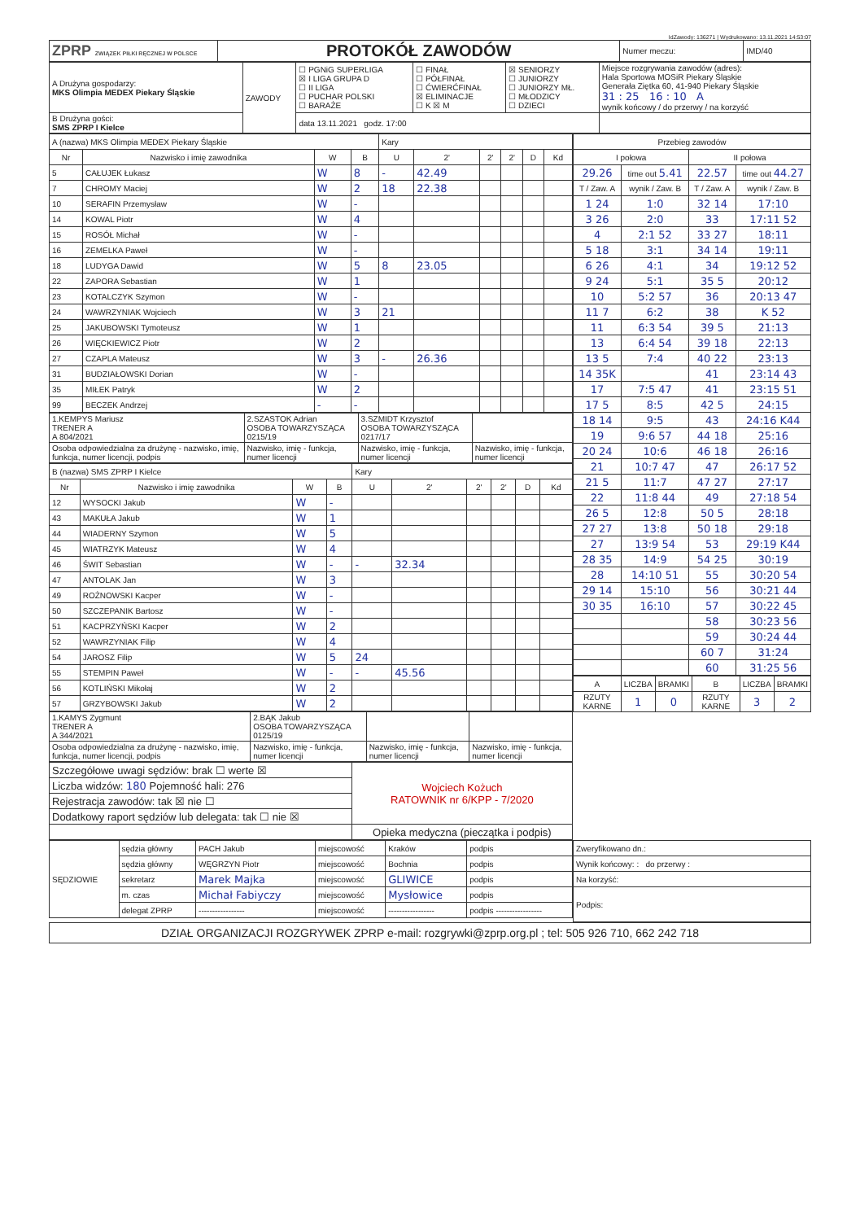IdZawody: 136271 | Wydrukowano: 13.11.2021 14:53:07
| ZPRP ZWIĄZEK PIŁKI RĘCZNEJ W POLSCE | PROTOKÓŁ ZAWODÓW | Numer meczu: | IMD/40 |
| A Drużyna gospodarzy: MKS Olimpia MEDEX Piekary Śląskie | ZAWODY | ☐ PGNiG SUPERLIGA ☒ I LIGA GRUPA D ☐ II LIGA ☐ PUCHAR POLSKI ☐ BARAŻE | ☐ FINAŁ ☐ PÓŁFINAŁ ☐ ĆWIERĆFINAŁ ☒ ELIMINACJE ☐ K ☒ M | ☒ SENIORZY ☐ JUNIORZY ☐ JUNIORZY MŁ. ☐ MŁODZICY ☐ DZIECI | Miejsce rozgrywania zawodów (adres): Hala Sportowa MOSiR Piekary Śląskie Generała Ziętka 60, 41-940 Piekary Śląskie 31 : 25 16 : 10 A wynik końcowy / do przerwy / na korzyść |
| B Drużyna gości: SMS ZPRP I Kielce | | data 13.11.2021 godz. 17:00 | | | |
| A (nazwa) MKS Olimpia MEDEX Piekary Śląskie | | | | Kary | | | | | |
| Nr | Nazwisko i imię zawodnika | W | B | U | 2' | 2' | 2' | D | Kd |
| 5 | CAŁUJEK Łukasz | W | 8 | - | 42.49 | | | | |
| 7 | CHROMY Maciej | W | 2 | 18 | 22.38 | | | | |
| 10 | SERAFIN Przemysław | W | - | | | | | | |
| 14 | KOWAL Piotr | W | 4 | | | | | | |
| 15 | ROSÓŁ Michał | W | - | | | | | | |
| 16 | ZEMELKA Paweł | W | - | | | | | | |
| 18 | LUDYGA Dawid | W | 5 | 8 | 23.05 | | | | |
| 22 | ZAPORA Sebastian | W | 1 | | | | | | |
| 23 | KOTALCZYK Szymon | W | - | | | | | | |
| 24 | WAWRZYNIAK Wojciech | W | 3 | 21 | | | | | |
| 25 | JAKUBOWSKI Tymoteusz | W | 1 | | | | | | |
| 26 | WIĘCKIEWICZ Piotr | W | 2 | | | | | | |
| 27 | CZAPLA Mateusz | W | 3 | - | 26.36 | | | | |
| 31 | BUDZIAŁOWSKI Dorian | W | - | | | | | | |
| 35 | MIŁEK Patryk | W | 2 | | | | | | |
| 99 | BECZEK Andrzej | - | - | | | | | | |
| 1.KEMPYS Mariusz TRENER A A 804/2021 | 2.SZASTOK Adrian OSOBA TOWARZYSZĄCA 0215/19 | 3.SZMIDT Krzysztof OSOBA TOWARZYSZĄCA 0217/17 | |
| Osoba odpowiedzialna za drużynę - nazwisko, imię, funkcja, numer licencji, podpis | Nazwisko, imię - funkcja, numer licencji | Nazwisko, imię - funkcja, numer licencji | Nazwisko, imię - funkcja, numer licencji |
| B (nazwa) SMS ZPRP I Kielce | | | | Kary | | | | | |
| Nr | Nazwisko i imię zawodnika | W | B | U | 2' | 2' | 2' | D | Kd |
| 12 | WYSOCKI Jakub | W | - | | | | | | |
| 43 | MAKUŁA Jakub | W | 1 | | | | | | |
| 44 | WIADERNY Szymon | W | 5 | | | | | | |
| 45 | WIATRZYK Mateusz | W | 4 | | | | | | |
| 46 | ŚWIT Sebastian | W | - | - | 32.34 | | | | |
| 47 | ANTOLAK Jan | W | 3 | | | | | | |
| 49 | ROŻNOWSKI Kacper | W | - | | | | | | |
| 50 | SZCZEPANIK Bartosz | W | - | | | | | | |
| 51 | KACPRZYŃSKI Kacper | W | 2 | | | | | | |
| 52 | WAWRZYNIAK Filip | W | 4 | | | | | | |
| 54 | JAROSZ Filip | W | 5 | 24 | | | | | |
| 55 | STEMPIN Paweł | W | - | - | 45.56 | | | | |
| 56 | KOTLIŃSKI Mikołaj | W | 2 | | | | | | |
| 57 | GRZYBOWSKI Jakub | W | 2 | | | | | | |
| 1.KAMYS Zygmunt TRENER A A 344/2021 | 2.BĄK Jakub OSOBA TOWARZYSZĄCA 0125/19 | | |
| Osoba odpowiedzialna za drużynę - nazwisko, imię, funkcja, numer licencji, podpis | Nazwisko, imię - funkcja, numer licencji | Nazwisko, imię - funkcja, numer licencji | Nazwisko, imię - funkcja, numer licencji |
| Szczegółowe uwagi sędziów: brak ☐ werte ☒ | Wojciech Kożuch RATOWNIK nr 6/KPP - 7/2020 |
| Liczba widzów: 180 Pojemność hali: 276 | |
| Rejestracja zawodów: tak ☒ nie ☐ | |
| Dodatkowy raport sędziów lub delegata: tak ☐ nie ☒ | |
| | Opieka medyczna (pieczątka i podpis) |
| Przebieg zawodów | | | |
| I połowa | | II połowa | |
| 29.26 | time out 5.41 | 22.57 | time out 44.27 |
| T / Zaw. A | wynik / Zaw. B | T / Zaw. A | wynik / Zaw. B |
| 1 24 | 1:0 | 32 14 | 17:10 |
| 3 26 | 2:0 | 33 | 17:11 52 |
| 4 | 2:1 52 | 33 27 | 18:11 |
| 5 18 | 3:1 | 34 14 | 19:11 |
| 6 26 | 4:1 | 34 | 19:12 52 |
| 9 24 | 5:1 | 35 5 | 20:12 |
| 10 | 5:2 57 | 36 | 20:13 47 |
| 11 7 | 6:2 | 38 | K 52 |
| 11 | 6:3 54 | 39 5 | 21:13 |
| 13 | 6:4 54 | 39 18 | 22:13 |
| 13 5 | 7:4 | 40 22 | 23:13 |
| 14 35K | | 41 | 23:14 43 |
| 17 | 7:5 47 | 41 | 23:15 51 |
| 17 5 | 8:5 | 42 5 | 24:15 |
| 18 14 | 9:5 | 43 | 24:16 K44 |
| 19 | 9:6 57 | 44 18 | 25:16 |
| 20 24 | 10:6 | 46 18 | 26:16 |
| 21 | 10:7 47 | 47 | 26:17 52 |
| 21 5 | 11:7 | 47 27 | 27:17 |
| 22 | 11:8 44 | 49 | 27:18 54 |
| 26 5 | 12:8 | 50 5 | 28:18 |
| 27 27 | 13:8 | 50 18 | 29:18 |
| 27 | 13:9 54 | 53 | 29:19 K44 |
| 28 35 | 14:9 | 54 25 | 30:19 |
| 28 | 14:10 51 | 55 | 30:20 54 |
| 29 14 | 15:10 | 56 | 30:21 44 |
| 30 35 | 16:10 | 57 | 30:22 45 |
| | | 58 | 30:23 56 |
| | | 59 | 30:24 44 |
| | | 60 7 | 31:24 |
| | | 60 | 31:25 56 |
| A | LICZBA | BRAMKI | B | LICZBA | BRAMKI |
| RZUTY KARNE | 1 | 0 | RZUTY KARNE | 3 | 2 |
| SĘDZIOWIE | sędzia główny | PACH Jakub | miejscowość | Kraków | podpis |
| | sędzia główny | WĘGRZYN Piotr | miejscowość | Bochnia | podpis |
| | sekretarz | Marek Majka | miejscowość | GLIWICE | podpis |
| | m. czas | Michał Fabiyczy | miejscowość | Mysłowice | podpis |
| | delegat ZPRP | ----------------- | miejscowość | ----------------- | podpis ----------------- |
| Zweryfikowano dn.: |
| Wynik końcowy: : do przerwy : |
| Na korzyść: |
| Podpis: |
DZIAŁ ORGANIZACJI ROZGRYWEK ZPRP e-mail: rozgrywki@zprp.org.pl ; tel: 505 926 710, 662 242 718